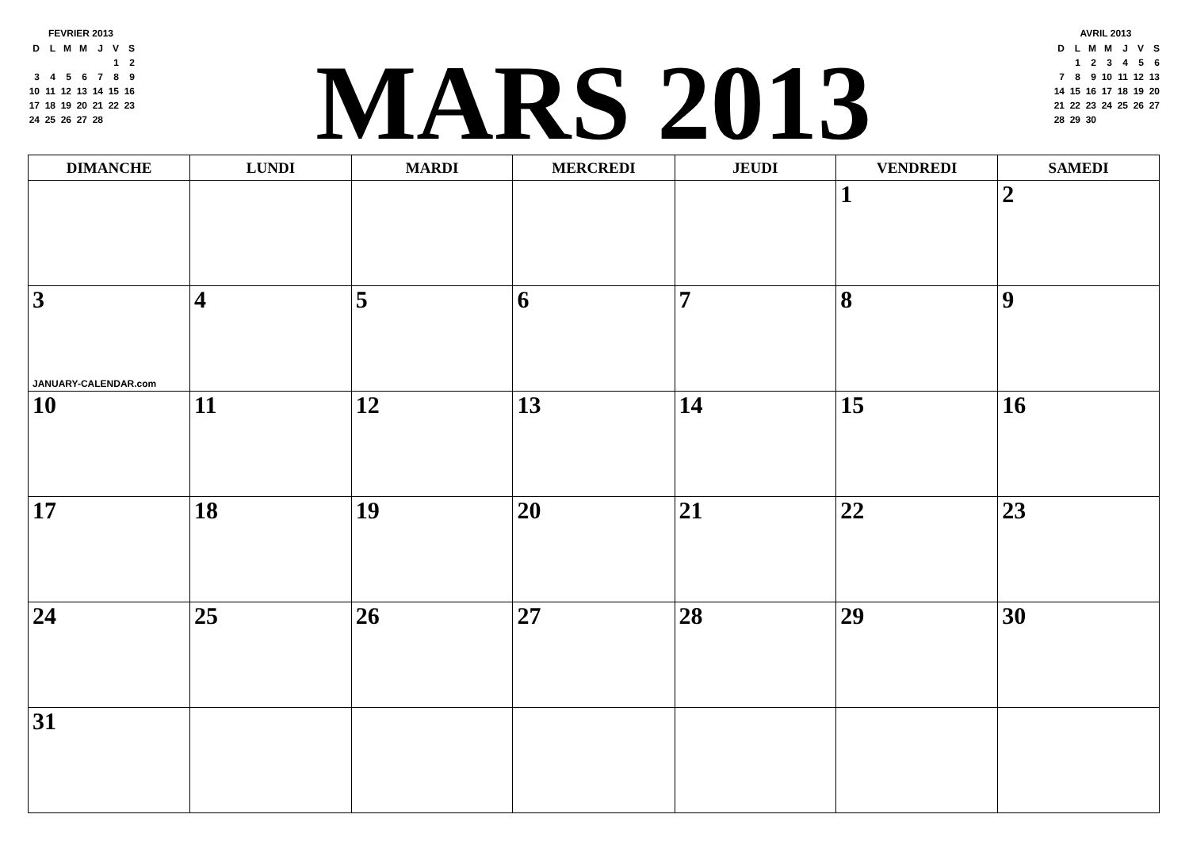FEVRIER 2013
| D | L | M | M | J | V | S |
| | | | | | 1 | 2 |
| 3 | 4 | 5 | 6 | 7 | 8 | 9 |
| 10 | 11 | 12 | 13 | 14 | 15 | 16 |
| 17 | 18 | 19 | 20 | 21 | 22 | 23 |
| 24 | 25 | 26 | 27 | 28 | | |
MARS 2013
AVRIL 2013
| D | L | M | M | J | V | S |
| | 1 | 2 | 3 | 4 | 5 | 6 |
| 7 | 8 | 9 | 10 | 11 | 12 | 13 |
| 14 | 15 | 16 | 17 | 18 | 19 | 20 |
| 21 | 22 | 23 | 24 | 25 | 26 | 27 |
| 28 | 29 | 30 | | | | |
| DIMANCHE | LUNDI | MARDI | MERCREDI | JEUDI | VENDREDI | SAMEDI |
| --- | --- | --- | --- | --- | --- | --- |
| | | | | | 1 | 2 |
| 3 JANUARY-CALENDAR.com | 4 | 5 | 6 | 7 | 8 | 9 |
| 10 | 11 | 12 | 13 | 14 | 15 | 16 |
| 17 | 18 | 19 | 20 | 21 | 22 | 23 |
| 24 | 25 | 26 | 27 | 28 | 29 | 30 |
| 31 | | | | | | |